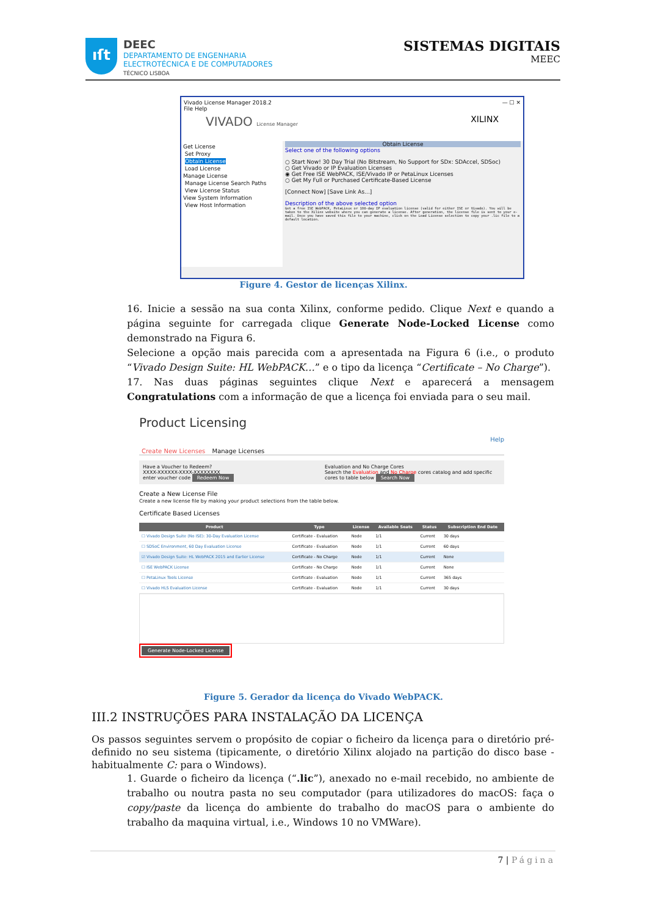ıſt
DEEC
DEPARTAMENTO DE ENGENHARIA
ELECTROTÉCNICA E DE COMPUTADORES
TÉCNICO LISBOA
SISTEMAS DIGITAIS
MEEC
Vivado License Manager 2018.2 — ☐ ✕
File Help
VIVADO License Manager XILINX
Get License
Set Proxy
Obtain License
Load License
Manage License
Manage License Search Paths
View License Status
View System Information
View Host Information
Obtain License
Select one of the following options
○ Start Now! 30 Day Trial (No Bitstream, No Support for SDx: SDAccel, SDSoc)
○ Get Vivado or IP Evaluation Licenses
◉ Get Free ISE WebPACK, ISE/Vivado IP or PetaLinux Licenses
○ Get My Full or Purchased Certificate-Based License
[Connect Now] [Save Link As...]
Description of the above selected option
Get a free ISE WebPACK, PetaLinux or 180-day IP evaluation license (valid for either ISE or Vivado). You will be taken to the Xilinx website where you can generate a license. After generation, the license file is sent to your e-mail. Once you have saved this file to your machine, click on the Load License selection to copy your .lic file to a default location.
Figure 4. Gestor de licenças Xilinx.
16. Inicie a sessão na sua conta Xilinx, conforme pedido. Clique Next e quando a página seguinte for carregada clique Generate Node-Locked License como demonstrado na Figura 6.
Selecione a opção mais parecida com a apresentada na Figura 6 (i.e., o produto “Vivado Design Suite: HL WebPACK…” e o tipo da licença “Certificate – No Charge”).
17. Nas duas páginas seguintes clique Next e aparecerá a mensagem Congratulations com a informação de que a licença foi enviada para o seu mail.
Product Licensing
Help
Create New Licenses Manage Licenses
Have a Voucher to Redeem?
XXXX-XXXXXX-XXXX-XXXXXXXX
enter voucher code Redeem Now
Evaluation and No Charge Cores
Search the Evaluation and No Charge cores catalog and add specific cores to table below Search Now
Create a New License File
Create a new license file by making your product selections from the table below.
Certificate Based Licenses
| Product | Type | License | Available Seats | Status | Subscription End Date |
| --- | --- | --- | --- | --- | --- |
| ☐ Vivado Design Suite (No ISE): 30-Day Evaluation License | Certificate - Evaluation | Node | 1/1 | Current | 30 days |
| ☐ SDSoC Environment, 60 Day Evaluation License | Certificate - Evaluation | Node | 1/1 | Current | 60 days |
| ☑ Vivado Design Suite: HL WebPACK 2015 and Earlier License | Certificate - No Charge | Node | 1/1 | Current | None |
| ☐ ISE WebPACK License | Certificate - No Charge | Node | 1/1 | Current | None |
| ☐ PetaLinux Tools License | Certificate - Evaluation | Node | 1/1 | Current | 365 days |
| ☐ Vivado HLS Evaluation License | Certificate - Evaluation | Node | 1/1 | Current | 30 days |
Generate Node-Locked License
Figure 5. Gerador da licença do Vivado WebPACK.
III.2 INSTRUÇÕES PARA INSTALAÇÃO DA LICENÇA
Os passos seguintes servem o propósito de copiar o ficheiro da licença para o diretório pré-definido no seu sistema (tipicamente, o diretório Xilinx alojado na partição do disco base - habitualmente C: para o Windows).
1. Guarde o ficheiro da licença (“.lic”), anexado no e-mail recebido, no ambiente de trabalho ou noutra pasta no seu computador (para utilizadores do macOS: faça o copy/paste da licença do ambiente do trabalho do macOS para o ambiente do trabalho da maquina virtual, i.e., Windows 10 no VMWare).
7 | Página